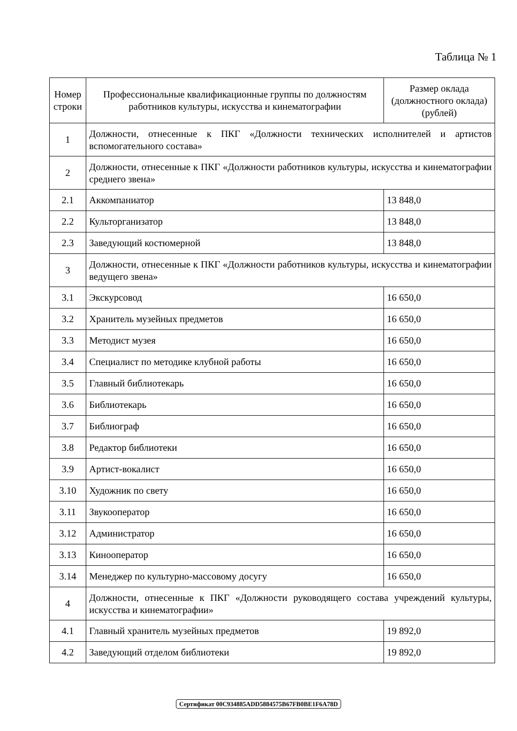Таблица № 1
| Номер строки | Профессиональные квалификационные группы по должностям работников культуры, искусства и кинематографии | Размер оклада (должностного оклада) (рублей) |
| --- | --- | --- |
| 1 | Должности, отнесенные к ПКГ «Должности технических исполнителей и артистов вспомогательного состава» | |
| 2 | Должности, отнесенные к ПКГ «Должности работников культуры, искусства и кинематографии среднего звена» | |
| 2.1 | Аккомпаниатор | 13 848,0 |
| 2.2 | Культорганизатор | 13 848,0 |
| 2.3 | Заведующий костюмерной | 13 848,0 |
| 3 | Должности, отнесенные к ПКГ «Должности работников культуры, искусства и кинематографии ведущего звена» | |
| 3.1 | Экскурсовод | 16 650,0 |
| 3.2 | Хранитель музейных предметов | 16 650,0 |
| 3.3 | Методист музея | 16 650,0 |
| 3.4 | Специалист по методике клубной работы | 16 650,0 |
| 3.5 | Главный библиотекарь | 16 650,0 |
| 3.6 | Библиотекарь | 16 650,0 |
| 3.7 | Библиограф | 16 650,0 |
| 3.8 | Редактор библиотеки | 16 650,0 |
| 3.9 | Артист-вокалист | 16 650,0 |
| 3.10 | Художник по свету | 16 650,0 |
| 3.11 | Звукооператор | 16 650,0 |
| 3.12 | Администратор | 16 650,0 |
| 3.13 | Кинооператор | 16 650,0 |
| 3.14 | Менеджер по культурно-массовому досугу | 16 650,0 |
| 4 | Должности, отнесенные к ПКГ «Должности руководящего состава учреждений культуры, искусства и кинематографии» | |
| 4.1 | Главный хранитель музейных предметов | 19 892,0 |
| 4.2 | Заведующий отделом библиотеки | 19 892,0 |
Сертификат 00C934885ADD5884575B67FB0BE1F6A78D